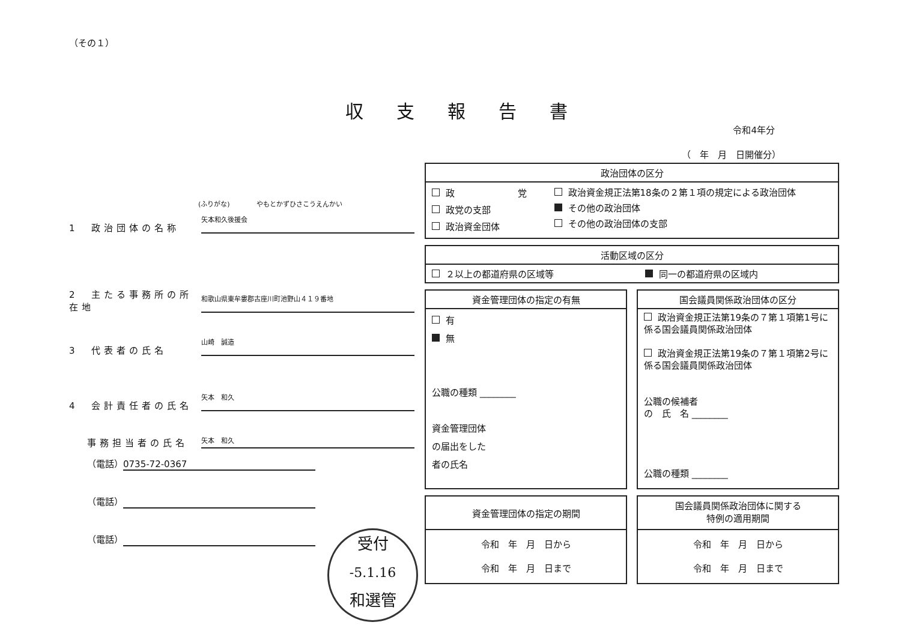（その１）
収支報告書
令和4年分
（　年　月　日開催分）
(ふりがな)　　　　やもとかずひさこうえんかい
1　政治団体の名称
矢本和久後援会
2　主たる事務所の所在地
和歌山県東牟婁郡古座川町池野山４１９番地
3　代表者の氏名
山崎　誠造
4　会計責任者の氏名
矢本　和久
事務担当者の氏名
矢本　和久
（電話） 0735-72-0367
（電話）
（電話）
| 政治団体の区分 | |
| --- | --- |
| 政 党 政党の支部 政治資金団体 | 政治資金規正法第18条の２第１項の規定による政治団体 その他の政治団体 その他の政治団体の支部 |
| 活動区域の区分 | |
| --- | --- |
| ２以上の都道府県の区域等 | 同一の都道府県の区域内 |
| 資金管理団体の指定の有無 |
| --- |
| 有 無 公職の種類 ________ 資金管理団体 の届出をした 者の氏名 |
| 国会議員関係政治団体の区分 |
| --- |
| 政治資金規正法第19条の７第１項第1号に係る国会議員関係政治団体 政治資金規正法第19条の７第１項第2号に係る国会議員関係政治団体 公職の候補者 の 氏 名 ________ 公職の種類 ________ |
| 資金管理団体の指定の期間 |
| --- |
| 令和 年 月 日から 令和 年 月 日まで |
| 国会議員関係政治団体に関する 特例の適用期間 |
| --- |
| 令和 年 月 日から 令和 年 月 日まで |
受付
-5.1.16
和選管